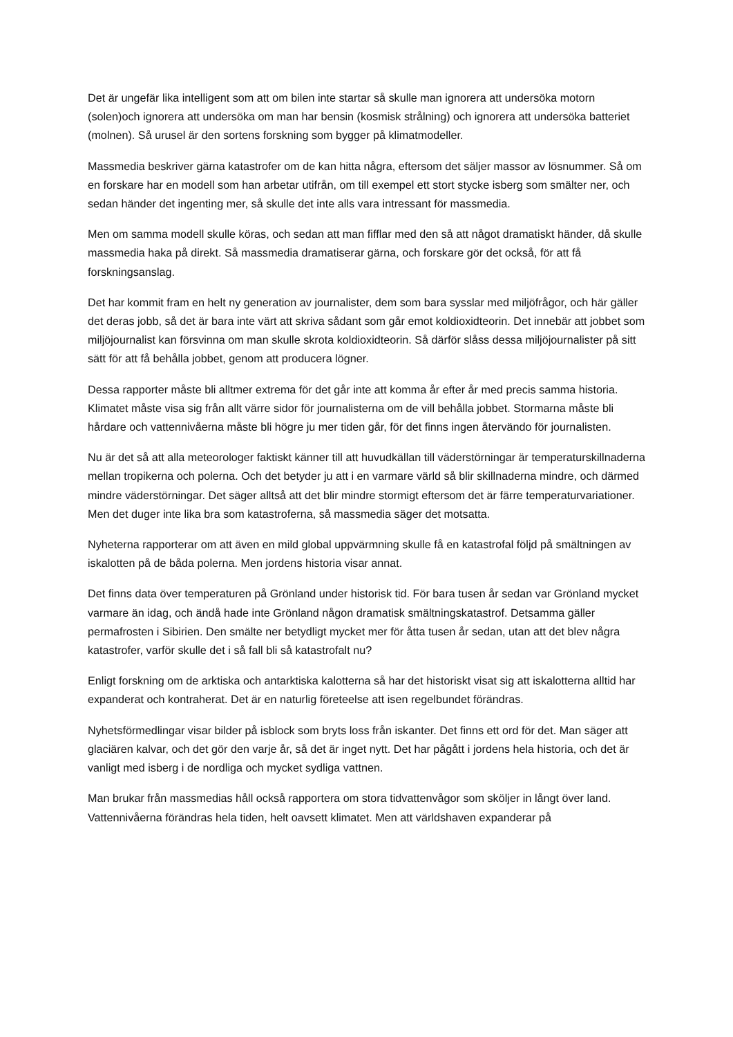Det är ungefär lika intelligent som att om bilen inte startar så skulle man ignorera att undersöka motorn (solen)och ignorera att undersöka om man har bensin (kosmisk strålning) och ignorera att undersöka batteriet (molnen). Så urusel är den sortens forskning som bygger på klimatmodeller.
Massmedia beskriver gärna katastrofer om de kan hitta några, eftersom det säljer massor av lösnummer. Så om en forskare har en modell som han arbetar utifrån, om till exempel ett stort stycke isberg som smälter ner, och sedan händer det ingenting mer, så skulle det inte alls vara intressant för massmedia.
Men om samma modell skulle köras, och sedan att man fifflar med den så att något dramatiskt händer, då skulle massmedia haka på direkt. Så massmedia dramatiserar gärna, och forskare gör det också, för att få forskningsanslag.
Det har kommit fram en helt ny generation av journalister, dem som bara sysslar med miljöfrågor, och här gäller det deras jobb, så det är bara inte värt att skriva sådant som går emot koldioxidteorin. Det innebär att jobbet som miljöjournalist kan försvinna om man skulle skrota koldioxidteorin. Så därför slåss dessa miljöjournalister på sitt sätt för att få behålla jobbet, genom att producera lögner.
Dessa rapporter måste bli alltmer extrema för det går inte att komma år efter år med precis samma historia. Klimatet måste visa sig från allt värre sidor för journalisterna om de vill behålla jobbet. Stormarna måste bli hårdare och vattennivåerna måste bli högre ju mer tiden går, för det finns ingen återvändo för journalisten.
Nu är det så att alla meteorologer faktiskt känner till att huvudkällan till väderstörningar är temperaturskillnaderna mellan tropikerna och polerna. Och det betyder ju att i en varmare värld så blir skillnaderna mindre, och därmed mindre väderstörningar. Det säger alltså att det blir mindre stormigt eftersom det är färre temperaturvariationer. Men det duger inte lika bra som katastroferna, så massmedia säger det motsatta.
Nyheterna rapporterar om att även en mild global uppvärmning skulle få en katastrofal följd på smältningen av iskalotten på de båda polerna. Men jordens historia visar annat.
Det finns data över temperaturen på Grönland under historisk tid. För bara tusen år sedan var Grönland mycket varmare än idag, och ändå hade inte Grönland någon dramatisk smältningskatastrof. Detsamma gäller permafrosten i Sibirien. Den smälte ner betydligt mycket mer för åtta tusen år sedan, utan att det blev några katastrofer, varför skulle det i så fall bli så katastrofalt nu?
Enligt forskning om de arktiska och antarktiska kalotterna så har det historiskt visat sig att iskalotterna alltid har expanderat och kontraherat. Det är en naturlig företeelse att isen regelbundet förändras.
Nyhetsförmedlingar visar bilder på isblock som bryts loss från iskanter. Det finns ett ord för det. Man säger att glaciären kalvar, och det gör den varje år, så det är inget nytt. Det har pågått i jordens hela historia, och det är vanligt med isberg i de nordliga och mycket sydliga vattnen.
Man brukar från massmedias håll också rapportera om stora tidvattenvågor som sköljer in långt över land. Vattennivåerna förändras hela tiden, helt oavsett klimatet. Men att världshaven expanderar på